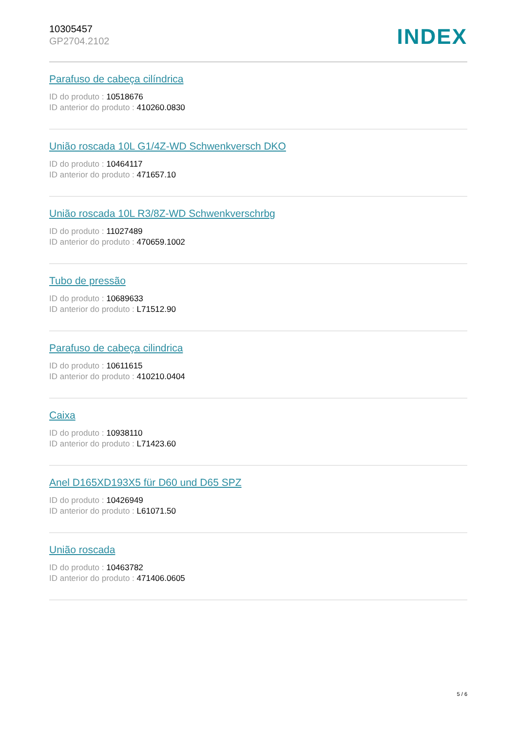10305457
GP2704.2102
INDEX
Parafuso de cabeça cilíndrica
ID do produto : 10518676
ID anterior do produto : 410260.0830
União roscada 10L G1/4Z-WD Schwenkversch DKO
ID do produto : 10464117
ID anterior do produto : 471657.10
União roscada 10L R3/8Z-WD Schwenkverschrbg
ID do produto : 11027489
ID anterior do produto : 470659.1002
Tubo de pressão
ID do produto : 10689633
ID anterior do produto : L71512.90
Parafuso de cabeça cilindrica
ID do produto : 10611615
ID anterior do produto : 410210.0404
Caixa
ID do produto : 10938110
ID anterior do produto : L71423.60
Anel D165XD193X5 für D60 und D65 SPZ
ID do produto : 10426949
ID anterior do produto : L61071.50
União roscada
ID do produto : 10463782
ID anterior do produto : 471406.0605
5 / 6